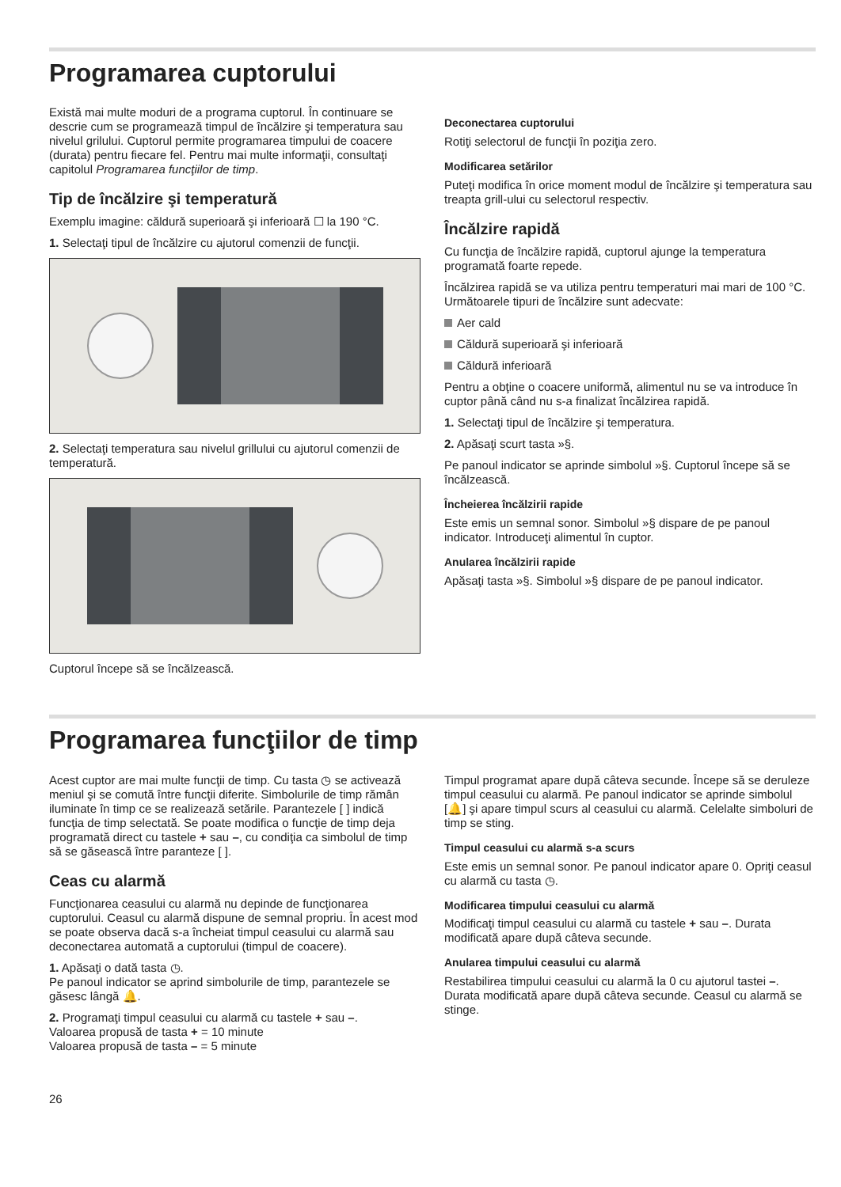Programarea cuptorului
Există mai multe moduri de a programa cuptorul. În continuare se descrie cum se programează timpul de încălzire şi temperatura sau nivelul grilului. Cuptorul permite programarea timpului de coacere (durata) pentru fiecare fel. Pentru mai multe informaţii, consultaţi capitolul Programarea funcţiilor de timp.
Tip de încălzire şi temperatură
Exemplu imagine: căldură superioară şi inferioară ☐ la 190 °C.
1. Selectaţi tipul de încălzire cu ajutorul comenzii de funcţii.
2. Selectaţi temperatura sau nivelul grillului cu ajutorul comenzii de temperatură.
Cuptorul începe să se încălzească.
Deconectarea cuptorului
Rotiţi selectorul de funcţii în poziţia zero.
Modificarea setărilor
Puteţi modifica în orice moment modul de încălzire şi temperatura sau treapta grill-ului cu selectorul respectiv.
Încălzire rapidă
Cu funcţia de încălzire rapidă, cuptorul ajunge la temperatura programată foarte repede.
Încălzirea rapidă se va utiliza pentru temperaturi mai mari de 100 °C. Următoarele tipuri de încălzire sunt adecvate:
Aer cald
Căldură superioară şi inferioară
Căldură inferioară
Pentru a obţine o coacere uniformă, alimentul nu se va introduce în cuptor până când nu s-a finalizat încălzirea rapidă.
1. Selectaţi tipul de încălzire şi temperatura.
2. Apăsaţi scurt tasta »§.
Pe panoul indicator se aprinde simbolul »§. Cuptorul începe să se încălzească.
Încheierea încălzirii rapide
Este emis un semnal sonor. Simbolul »§ dispare de pe panoul indicator. Introduceţi alimentul în cuptor.
Anularea încălzirii rapide
Apăsaţi tasta »§. Simbolul »§ dispare de pe panoul indicator.
Programarea funcţiilor de timp
Acest cuptor are mai multe funcţii de timp. Cu tasta ◷ se activează meniul şi se comută între funcţii diferite. Simbolurile de timp rămân iluminate în timp ce se realizează setările. Parantezele [ ] indică funcţia de timp selectată. Se poate modifica o funcţie de timp deja programată direct cu tastele + sau –, cu condiţia ca simbolul de timp să se găsească între paranteze [ ].
Ceas cu alarmă
Funcţionarea ceasului cu alarmă nu depinde de funcţionarea cuptorului. Ceasul cu alarmă dispune de semnal propriu. În acest mod se poate observa dacă s-a încheiat timpul ceasului cu alarmă sau deconectarea automată a cuptorului (timpul de coacere).
1. Apăsaţi o dată tasta ◷.
Pe panoul indicator se aprind simbolurile de timp, parantezele se găsesc lângă 🔔.
2. Programaţi timpul ceasului cu alarmă cu tastele + sau –.
Valoarea propusă de tasta + = 10 minute
Valoarea propusă de tasta – = 5 minute
Timpul programat apare după câteva secunde. Începe să se deruleze timpul ceasului cu alarmă. Pe panoul indicator se aprinde simbolul [🔔] şi apare timpul scurs al ceasului cu alarmă. Celelalte simboluri de timp se sting.
Timpul ceasului cu alarmă s-a scurs
Este emis un semnal sonor. Pe panoul indicator apare 0. Opriţi ceasul cu alarmă cu tasta ◷.
Modificarea timpului ceasului cu alarmă
Modificaţi timpul ceasului cu alarmă cu tastele + sau –. Durata modificată apare după câteva secunde.
Anularea timpului ceasului cu alarmă
Restabilirea timpului ceasului cu alarmă la 0 cu ajutorul tastei –. Durata modificată apare după câteva secunde. Ceasul cu alarmă se stinge.
26